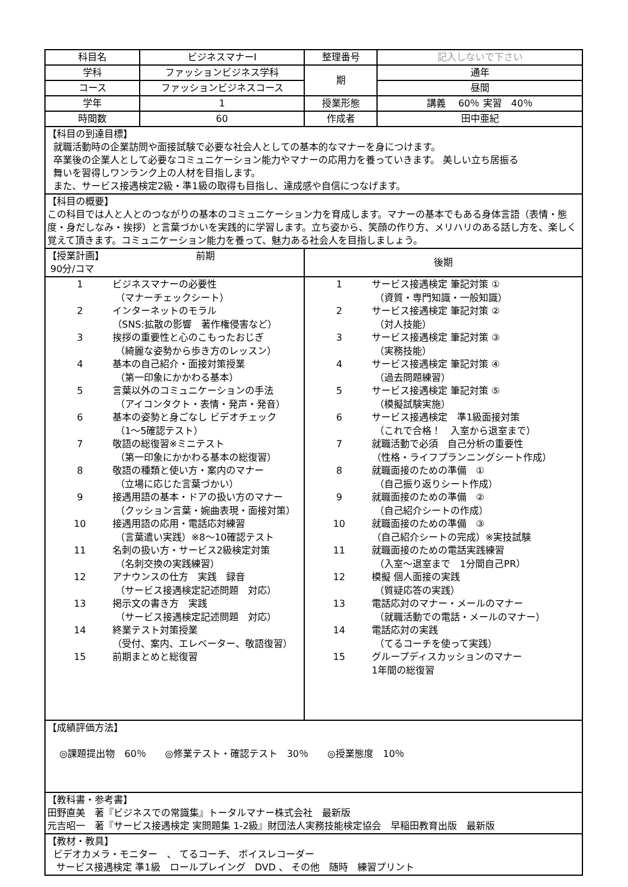| 科目名 | ビジネスマナーⅠ | 整理番号 | 記入しないで下さい |
| 学科 | ファッションビジネス学科 | 期 | 通年 |
| コース | ファッションビジネスコース | | 昼間 |
| 学年 | 1 | 授業形態 | 講義 60％ 実習 40％ |
| 時間数 | 60 | 作成者 | 田中亜紀 |
| 【科目の到達目標】 就職活動時の企業訪問や面接試験で必要な社会人としての基本的なマナーを身につけます。 卒業後の企業人として必要なコミュニケーション能力やマナーの応用力を養っていきます。 美しい立ち居振る 舞いを習得しワンランク上の人材を目指します。 また、サービス接遇検定2級・準1級の取得も目指し、達成感や自信につなげます。 | | | |
| 【科目の概要】 この科目では人と人とのつながりの基本のコミュニケーション力を育成します。マナーの基本でもある身体言語（表情・態度・身だしなみ・挨拶）と言葉づかいを実践的に学習します。立ち姿から、笑顔の作り方、メリハリのある話し方を、楽しく覚えて頂きます。コミュニケーション能力を養って、魅力ある社会人を目指しましょう。 | | | |
| 【授業計画】 前期 90分/コマ | | 後期 | |
| / 1 / ビジネスマナーの必要性 （マナーチェックシート） / / 2 / インターネットのモラル （SNS:拡散の影響 著作権侵害など） / / 3 / 挨拶の重要性と心のこもったおじぎ （綺麗な姿勢から歩き方のレッスン） / / 4 / 基本の自己紹介・面接対策授業 （第一印象にかかわる基本） / / 5 / 言葉以外のコミュニケーションの手法 （アイコンタクト・表情・発声・発音） / / 6 / 基本の姿勢と身ごなし ビデオチェック （1～5確認テスト） / / 7 / 敬語の総復習※ミニテスト （第一印象にかかわる基本の総復習） / / 8 / 敬語の種類と使い方・案内のマナー （立場に応じた言葉づかい） / / 9 / 接遇用語の基本・ドアの扱い方のマナー （クッション言葉・婉曲表現・面接対策） / / 10 / 接遇用語の応用・電話応対練習 （言葉遣い実践）※8～10確認テスト / / 11 / 名刺の扱い方・サービス2級検定対策 （名刺交換の実践練習） / / 12 / アナウンスの仕方 実践 録音 （サービス接遇検定記述問題 対応） / / 13 / 掲示文の書き方 実践 （サービス接遇検定記述問題 対応） / / 14 / 終業テスト対策授業 （受付、案内、エレベーター、敬語復習） / / 15 / 前期まとめと総復習 / | | / 1 / サービス接遇検定 筆記対策 ① （資質・専門知識・一般知識） / / 2 / サービス接遇検定 筆記対策 ② （対人技能） / / 3 / サービス接遇検定 筆記対策 ③ （実務技能） / / 4 / サービス接遇検定 筆記対策 ④ （過去問題練習） / / 5 / サービス接遇検定 筆記対策 ⑤ （模擬試験実施） / / 6 / サービス接遇検定 準1級面接対策 （これで合格！ 入室から退室まで） / / 7 / 就職活動で必須 自己分析の重要性 （性格・ライフプランニングシート作成） / / 8 / 就職面接のための準備 ① （自己振り返りシート作成） / / 9 / 就職面接のための準備 ② （自己紹介シートの作成） / / 10 / 就職面接のための準備 ③ （自己紹介シートの完成）※実技試験 / / 11 / 就職面接のための電話実践練習 （入室～退室まで 1分間自己PR） / / 12 / 模擬 個人面接の実践 （質疑応答の実践） / / 13 / 電話応対のマナー・メールのマナー （就職活動での電話・メールのマナー） / / 14 / 電話応対の実践 （てるコーチを使って実践） / / 15 / グループディスカッションのマナー 1年間の総復習 / | |
| 【成績評価方法】 ◎課題提出物 60％ ◎修業テスト・確認テスト 30％ ◎授業態度 10％ | | | |
| 【教科書・参考書】 田野直美 著『ビジネスでの常識集』トータルマナー株式会社 最新版 元吉昭一 著『サービス接遇検定 実問題集 1-2級』財団法人実務技能検定協会 早稲田教育出版 最新版 | | | |
| 【教材・教具】 ビデオカメラ・モニター 、 てるコーチ、 ボイスレコーダー サービス接遇検定 準1級 ロールプレイング DVD 、 その他 随時 練習プリント | | | |